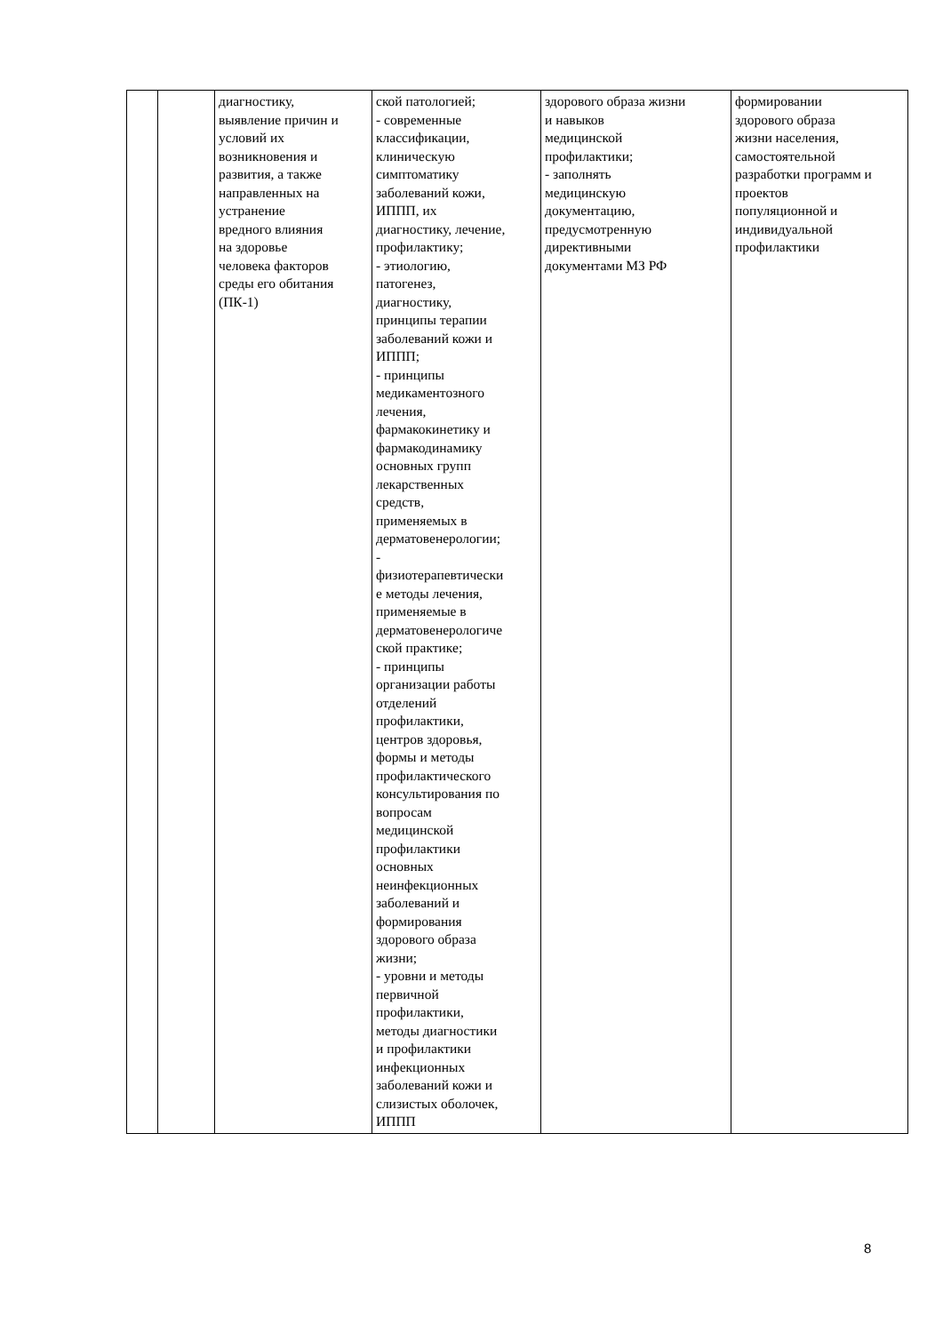| | | диагностику, выявление причин и условий их возникновения и развития, а также направленных на устранение вредного влияния на здоровье человека факторов среды его обитания (ПК-1) | ской патологией; - современные классификации, клиническую симптоматику заболеваний кожи, ИППП, их диагностику, лечение, профилактику; - этиологию, патогенез, диагностику, принципы терапии заболеваний кожи и ИППП; - принципы медикаментозного лечения, фармакокинетику и фармакодинамику основных групп лекарственных средств, применяемых в дерматовенерологии; - физиотерапевтически е методы лечения, применяемые в дерматовенерологиче ской практике; - принципы организации работы отделений профилактики, центров здоровья, формы и методы профилактического консультирования по вопросам медицинской профилактики основных неинфекционных заболеваний и формирования здорового образа жизни; - уровни и методы первичной профилактики, методы диагностики и профилактики инфекционных заболеваний кожи и слизистых оболочек, ИППП | здорового образа жизни и навыков медицинской профилактики; - заполнять медицинскую документацию, предусмотренную директивными документами МЗ РФ | формировании здорового образа жизни населения, самостоятельной разработки программ и проектов популяционной и индивидуальной профилактики |
8